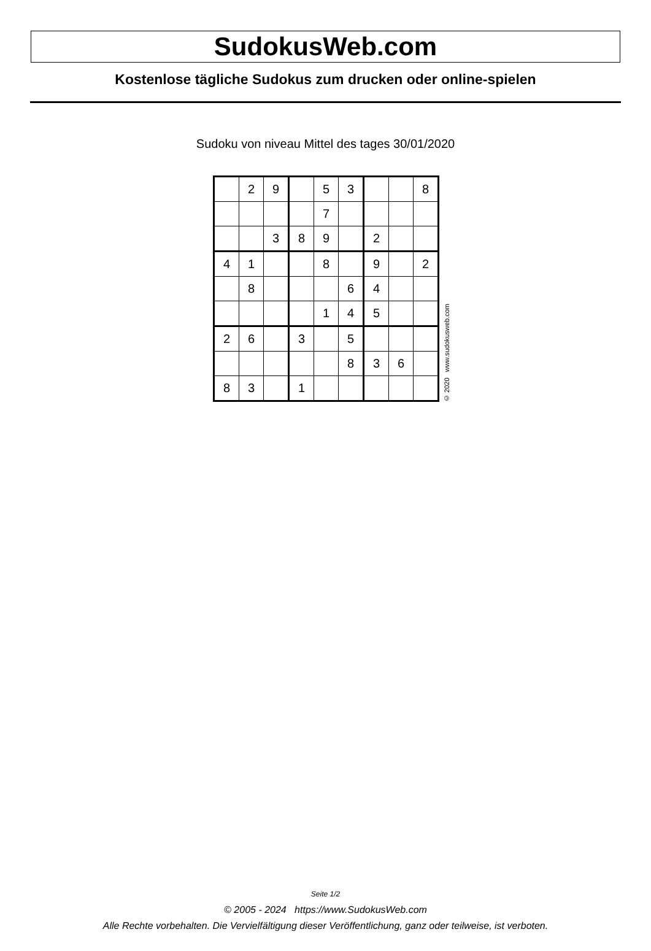SudokusWeb.com
Kostenlose tägliche Sudokus zum drucken oder online-spielen
Sudoku von niveau Mittel des tages 30/01/2020
| | 2 | 9 | | 5 | 3 | | | 8 |
| | | | | 7 | | | | |
| | | 3 | 8 | 9 | | 2 | | |
| 4 | 1 | | | 8 | | 9 | | 2 |
| | 8 | | | | 6 | 4 | | |
| | | | | 1 | 4 | 5 | | |
| 2 | 6 | | 3 | | 5 | | | |
| | | | | | 8 | 3 | 6 | |
| 8 | 3 | | 1 | | | | | |
© 2020 www.sudokusweb.com
Seite 1/2
© 2005 - 2024 https://www.SudokusWeb.com
Alle Rechte vorbehalten. Die Vervielfältigung dieser Veröffentlichung, ganz oder teilweise, ist verboten.